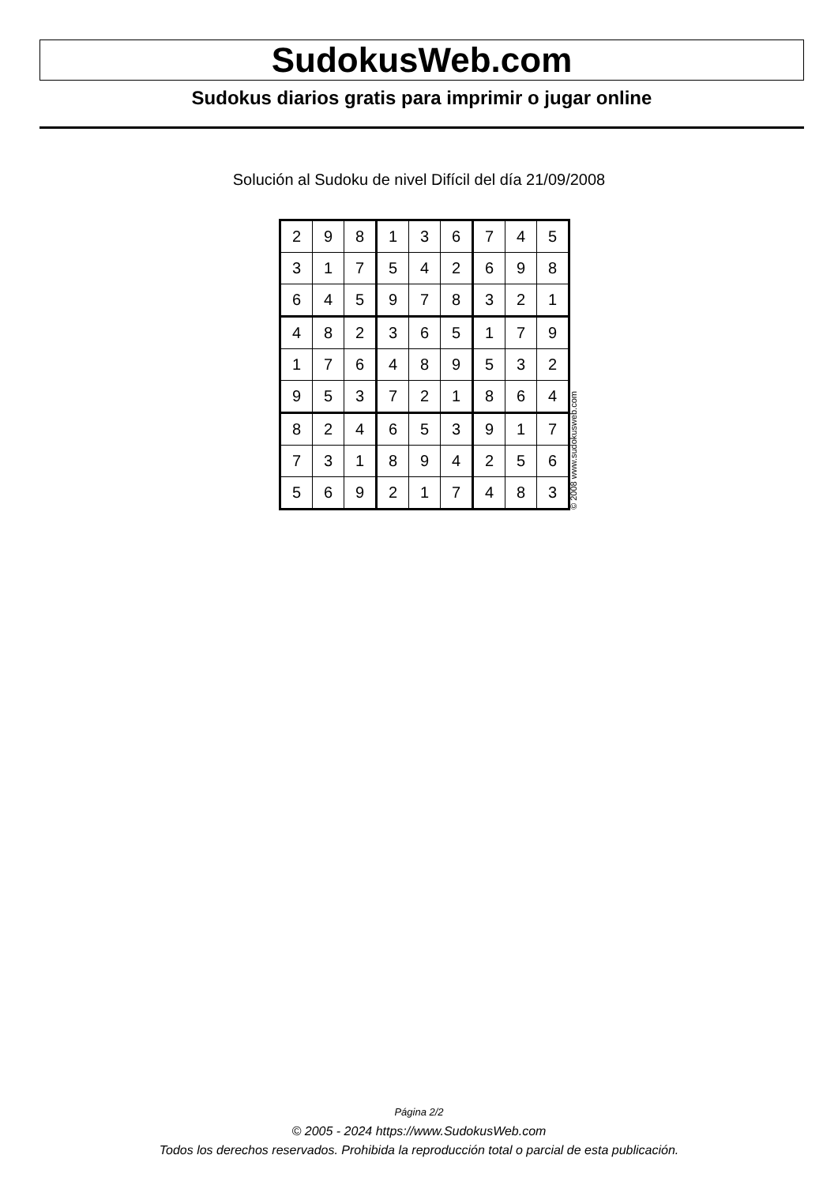SudokusWeb.com
Sudokus diarios gratis para imprimir o jugar online
Solución al Sudoku de nivel Difícil del día 21/09/2008
| 2 | 9 | 8 | 1 | 3 | 6 | 7 | 4 | 5 |
| 3 | 1 | 7 | 5 | 4 | 2 | 6 | 9 | 8 |
| 6 | 4 | 5 | 9 | 7 | 8 | 3 | 2 | 1 |
| 4 | 8 | 2 | 3 | 6 | 5 | 1 | 7 | 9 |
| 1 | 7 | 6 | 4 | 8 | 9 | 5 | 3 | 2 |
| 9 | 5 | 3 | 7 | 2 | 1 | 8 | 6 | 4 |
| 8 | 2 | 4 | 6 | 5 | 3 | 9 | 1 | 7 |
| 7 | 3 | 1 | 8 | 9 | 4 | 2 | 5 | 6 |
| 5 | 6 | 9 | 2 | 1 | 7 | 4 | 8 | 3 |
© 2008 www.sudokusweb.com
Página 2/2
© 2005 - 2024 https://www.SudokusWeb.com
Todos los derechos reservados. Prohibida la reproducción total o parcial de esta publicación.